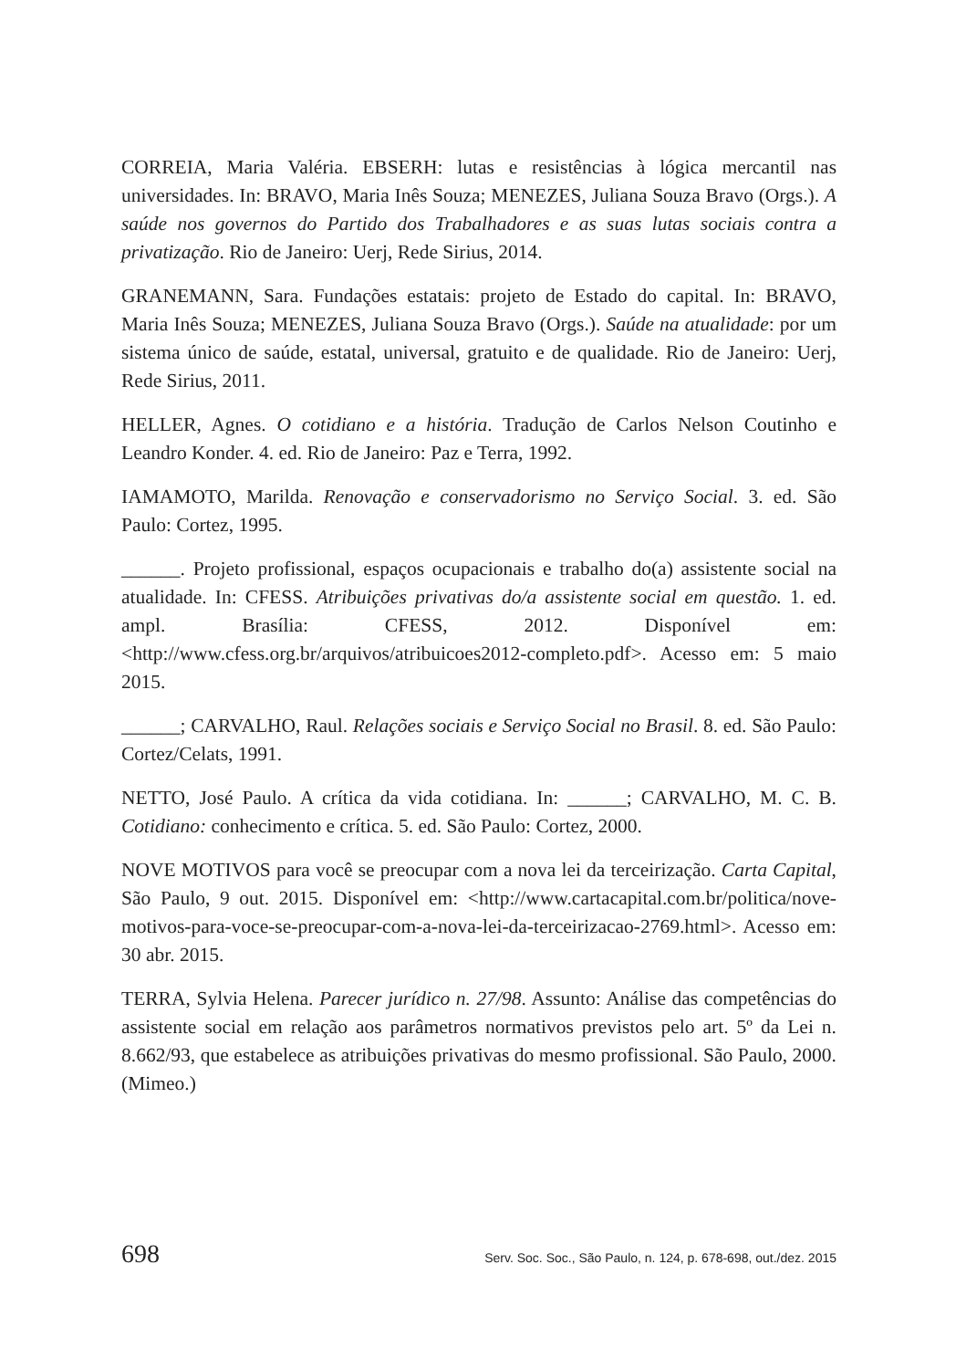CORREIA, Maria Valéria. EBSERH: lutas e resistências à lógica mercantil nas universidades. In: BRAVO, Maria Inês Souza; MENEZES, Juliana Souza Bravo (Orgs.). A saúde nos governos do Partido dos Trabalhadores e as suas lutas sociais contra a privatização. Rio de Janeiro: Uerj, Rede Sirius, 2014.
GRANEMANN, Sara. Fundações estatais: projeto de Estado do capital. In: BRAVO, Maria Inês Souza; MENEZES, Juliana Souza Bravo (Orgs.). Saúde na atualidade: por um sistema único de saúde, estatal, universal, gratuito e de qualidade. Rio de Janeiro: Uerj, Rede Sirius, 2011.
HELLER, Agnes. O cotidiano e a história. Tradução de Carlos Nelson Coutinho e Leandro Konder. 4. ed. Rio de Janeiro: Paz e Terra, 1992.
IAMAMOTO, Marilda. Renovação e conservadorismo no Serviço Social. 3. ed. São Paulo: Cortez, 1995.
______. Projeto profissional, espaços ocupacionais e trabalho do(a) assistente social na atualidade. In: CFESS. Atribuições privativas do/a assistente social em questão. 1. ed. ampl. Brasília: CFESS, 2012. Disponível em: <http://www.cfess.org.br/arquivos/atribuicoes2012-completo.pdf>. Acesso em: 5 maio 2015.
______; CARVALHO, Raul. Relações sociais e Serviço Social no Brasil. 8. ed. São Paulo: Cortez/Celats, 1991.
NETTO, José Paulo. A crítica da vida cotidiana. In: ______; CARVALHO, M. C. B. Cotidiano: conhecimento e crítica. 5. ed. São Paulo: Cortez, 2000.
NOVE MOTIVOS para você se preocupar com a nova lei da terceirização. Carta Capital, São Paulo, 9 out. 2015. Disponível em: <http://www.cartacapital.com.br/politica/nove-motivos-para-voce-se-preocupar-com-a-nova-lei-da-terceirizacao-2769.html>. Acesso em: 30 abr. 2015.
TERRA, Sylvia Helena. Parecer jurídico n. 27/98. Assunto: Análise das competências do assistente social em relação aos parâmetros normativos previstos pelo art. 5º da Lei n. 8.662/93, que estabelece as atribuições privativas do mesmo profissional. São Paulo, 2000. (Mimeo.)
698 Serv. Soc. Soc., São Paulo, n. 124, p. 678-698, out./dez. 2015